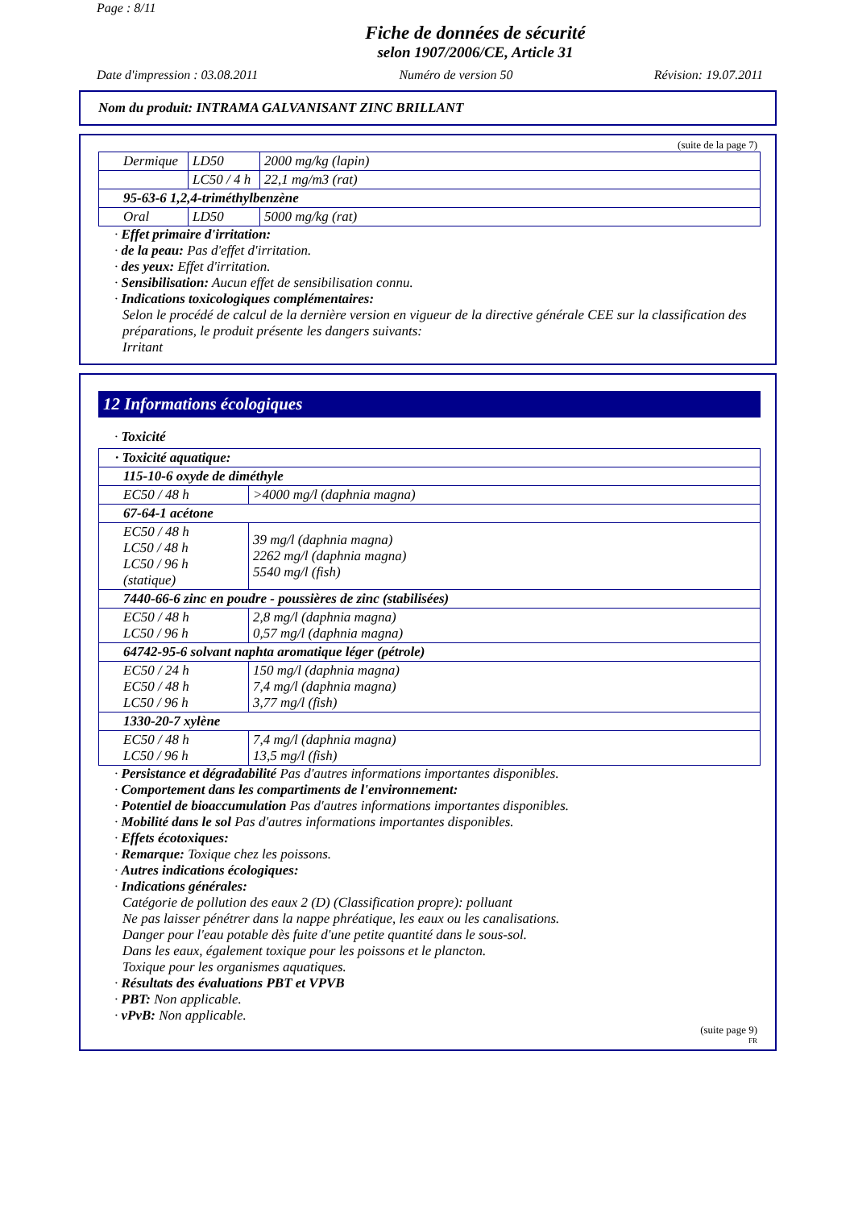Page : 8/11
Fiche de données de sécurité
selon 1907/2006/CE, Article 31
Date d'impression : 03.08.2011 Numéro de version 50 Révision: 19.07.2011
Nom du produit: INTRAMA GALVANISANT ZINC BRILLANT
(suite de la page 7)
| Dermique | LD50 | 2000 mg/kg (lapin) |
| | LC50 / 4 h | 22,1 mg/m3 (rat) |
| 95-63-6 1,2,4-triméthylbenzène | | |
| Oral | LD50 | 5000 mg/kg (rat) |
· Effet primaire d'irritation:
· de la peau: Pas d'effet d'irritation.
· des yeux: Effet d'irritation.
· Sensibilisation: Aucun effet de sensibilisation connu.
· Indications toxicologiques complémentaires:
Selon le procédé de calcul de la dernière version en vigueur de la directive générale CEE sur la classification des préparations, le produit présente les dangers suivants:
Irritant
12 Informations écologiques
· Toxicité
| · Toxicité aquatique: | |
| 115-10-6 oxyde de diméthyle | |
| EC50 / 48 h | >4000 mg/l (daphnia magna) |
| 67-64-1 acétone | |
| EC50 / 48 h LC50 / 48 h LC50 / 96 h (statique) | 39 mg/l (daphnia magna) 2262 mg/l (daphnia magna) 5540 mg/l (fish) |
| 7440-66-6 zinc en poudre - poussières de zinc (stabilisées) | |
| EC50 / 48 h LC50 / 96 h | 2,8 mg/l (daphnia magna) 0,57 mg/l (daphnia magna) |
| 64742-95-6 solvant naphta aromatique léger (pétrole) | |
| EC50 / 24 h EC50 / 48 h LC50 / 96 h | 150 mg/l (daphnia magna) 7,4 mg/l (daphnia magna) 3,77 mg/l (fish) |
| 1330-20-7 xylène | |
| EC50 / 48 h LC50 / 96 h | 7,4 mg/l (daphnia magna) 13,5 mg/l (fish) |
· Persistance et dégradabilité Pas d'autres informations importantes disponibles.
· Comportement dans les compartiments de l'environnement:
· Potentiel de bioaccumulation Pas d'autres informations importantes disponibles.
· Mobilité dans le sol Pas d'autres informations importantes disponibles.
· Effets écotoxiques:
· Remarque: Toxique chez les poissons.
· Autres indications écologiques:
· Indications générales:
Catégorie de pollution des eaux 2 (D) (Classification propre): polluant
Ne pas laisser pénétrer dans la nappe phréatique, les eaux ou les canalisations.
Danger pour l'eau potable dès fuite d'une petite quantité dans le sous-sol.
Dans les eaux, également toxique pour les poissons et le plancton.
Toxique pour les organismes aquatiques.
· Résultats des évaluations PBT et VPVB
· PBT: Non applicable.
· vPvB: Non applicable.
(suite page 9)
FR